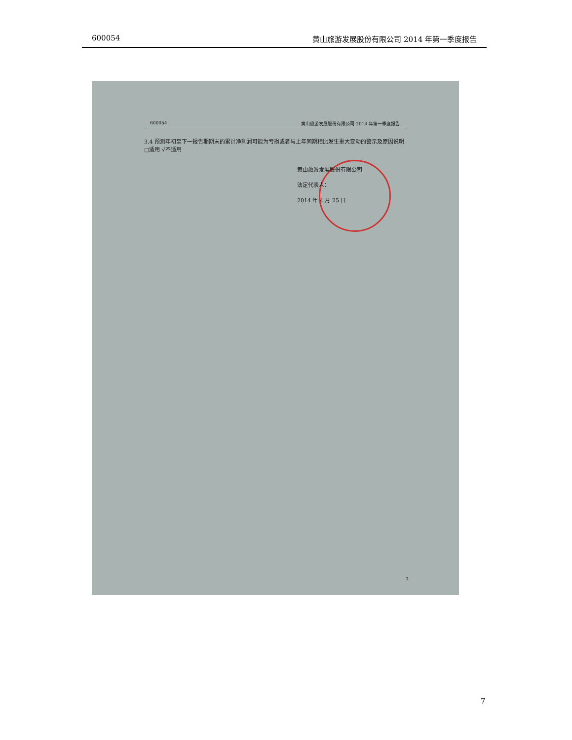600054 黄山旅游发展股份有限公司 2014 年第一季度报告
600054 黄山旅游发展股份有限公司 2014 年第一季度报告
3.4 预测年初至下一报告期期末的累计净利润可能为亏损或者与上年同期相比发生重大变动的警示及原因说明
□适用 √不适用
黄山旅游发展股份有限公司
法定代表人：
2014 年 4 月 25 日
7
7